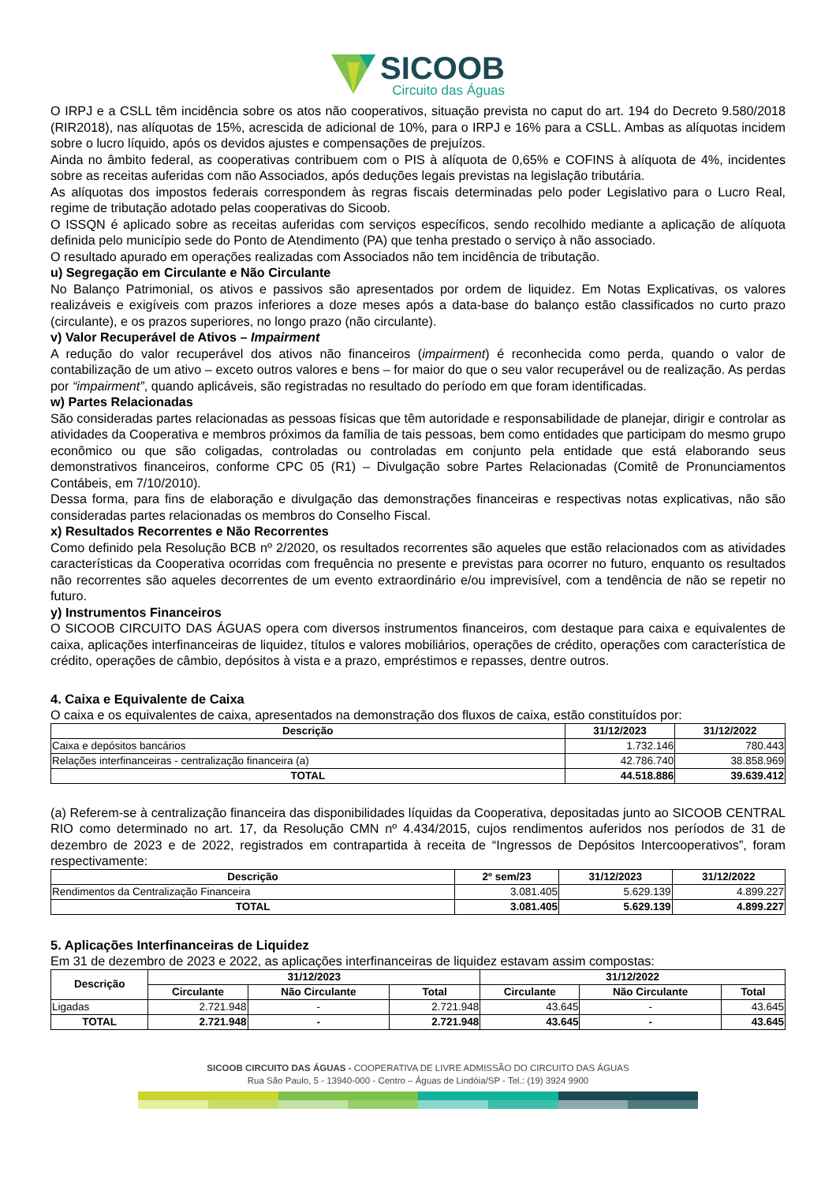SICOOB
Circuito das Águas
O IRPJ e a CSLL têm incidência sobre os atos não cooperativos, situação prevista no caput do art. 194 do Decreto 9.580/2018 (RIR2018), nas alíquotas de 15%, acrescida de adicional de 10%, para o IRPJ e 16% para a CSLL. Ambas as alíquotas incidem sobre o lucro líquido, após os devidos ajustes e compensações de prejuízos.
Ainda no âmbito federal, as cooperativas contribuem com o PIS à alíquota de 0,65% e COFINS à alíquota de 4%, incidentes sobre as receitas auferidas com não Associados, após deduções legais previstas na legislação tributária.
As alíquotas dos impostos federais correspondem às regras fiscais determinadas pelo poder Legislativo para o Lucro Real, regime de tributação adotado pelas cooperativas do Sicoob.
O ISSQN é aplicado sobre as receitas auferidas com serviços específicos, sendo recolhido mediante a aplicação de alíquota definida pelo município sede do Ponto de Atendimento (PA) que tenha prestado o serviço à não associado.
O resultado apurado em operações realizadas com Associados não tem incidência de tributação.
u) Segregação em Circulante e Não Circulante
No Balanço Patrimonial, os ativos e passivos são apresentados por ordem de liquidez. Em Notas Explicativas, os valores realizáveis e exigíveis com prazos inferiores a doze meses após a data-base do balanço estão classificados no curto prazo (circulante), e os prazos superiores, no longo prazo (não circulante).
v) Valor Recuperável de Ativos – Impairment
A redução do valor recuperável dos ativos não financeiros (impairment) é reconhecida como perda, quando o valor de contabilização de um ativo – exceto outros valores e bens – for maior do que o seu valor recuperável ou de realização. As perdas por “impairment”, quando aplicáveis, são registradas no resultado do período em que foram identificadas.
w) Partes Relacionadas
São consideradas partes relacionadas as pessoas físicas que têm autoridade e responsabilidade de planejar, dirigir e controlar as atividades da Cooperativa e membros próximos da família de tais pessoas, bem como entidades que participam do mesmo grupo econômico ou que são coligadas, controladas ou controladas em conjunto pela entidade que está elaborando seus demonstrativos financeiros, conforme CPC 05 (R1) – Divulgação sobre Partes Relacionadas (Comitê de Pronunciamentos Contábeis, em 7/10/2010).
Dessa forma, para fins de elaboração e divulgação das demonstrações financeiras e respectivas notas explicativas, não são consideradas partes relacionadas os membros do Conselho Fiscal.
x) Resultados Recorrentes e Não Recorrentes
Como definido pela Resolução BCB nº 2/2020, os resultados recorrentes são aqueles que estão relacionados com as atividades características da Cooperativa ocorridas com frequência no presente e previstas para ocorrer no futuro, enquanto os resultados não recorrentes são aqueles decorrentes de um evento extraordinário e/ou imprevisível, com a tendência de não se repetir no futuro.
y) Instrumentos Financeiros
O SICOOB CIRCUITO DAS ÁGUAS opera com diversos instrumentos financeiros, com destaque para caixa e equivalentes de caixa, aplicações interfinanceiras de liquidez, títulos e valores mobiliários, operações de crédito, operações com característica de crédito, operações de câmbio, depósitos à vista e a prazo, empréstimos e repasses, dentre outros.
4. Caixa e Equivalente de Caixa
O caixa e os equivalentes de caixa, apresentados na demonstração dos fluxos de caixa, estão constituídos por:
| Descrição | 31/12/2023 | 31/12/2022 |
| --- | --- | --- |
| Caixa e depósitos bancários | 1.732.146 | 780.443 |
| Relações interfinanceiras - centralização financeira (a) | 42.786.740 | 38.858.969 |
| TOTAL | 44.518.886 | 39.639.412 |
(a) Referem-se à centralização financeira das disponibilidades líquidas da Cooperativa, depositadas junto ao SICOOB CENTRAL RIO como determinado no art. 17, da Resolução CMN nº 4.434/2015, cujos rendimentos auferidos nos períodos de 31 de dezembro de 2023 e de 2022, registrados em contrapartida à receita de “Ingressos de Depósitos Intercooperativos”, foram respectivamente:
| Descrição | 2º sem/23 | 31/12/2023 | 31/12/2022 |
| --- | --- | --- | --- |
| Rendimentos da Centralização Financeira | 3.081.405 | 5.629.139 | 4.899.227 |
| TOTAL | 3.081.405 | 5.629.139 | 4.899.227 |
5. Aplicações Interfinanceiras de Liquidez
Em 31 de dezembro de 2023 e 2022, as aplicações interfinanceiras de liquidez estavam assim compostas:
| Descrição | 31/12/2023 | | | 31/12/2022 | | |
| --- | --- | --- | --- | --- | --- | --- |
| | Circulante | Não Circulante | Total | Circulante | Não Circulante | Total |
| Ligadas | 2.721.948 | - | 2.721.948 | 43.645 | - | 43.645 |
| TOTAL | 2.721.948 | - | 2.721.948 | 43.645 | - | 43.645 |
SICOOB CIRCUITO DAS ÁGUAS - COOPERATIVA DE LIVRE ADMISSÃO DO CIRCUITO DAS ÁGUAS
Rua São Paulo, 5 - 13940-000 - Centro – Águas de Lindóia/SP - Tel.: (19) 3924 9900